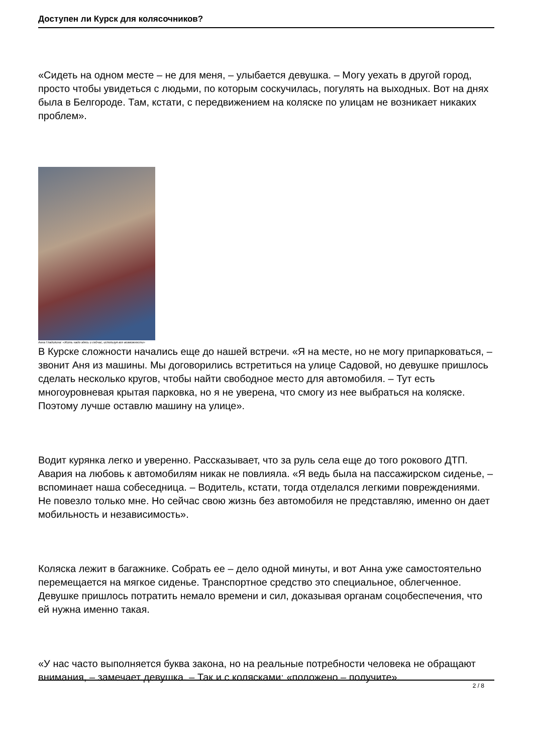Доступен ли Курск для колясочников?
«Сидеть на одном месте – не для меня, – улыбается девушка. – Могу уехать в другой город, просто чтобы увидеться с людьми, по которым соскучилась, погулять на выходных. Вот на днях была в Белгороде. Там, кстати, с передвижением на коляске по улицам не возникает никаких проблем».
Анна Гладилина: «Жить надо здесь и сейчас, используя все возможности»
В Курске сложности начались еще до нашей встречи. «Я на месте, но не могу припарковаться, – звонит Аня из машины. Мы договорились встретиться на улице Садовой, но девушке пришлось сделать несколько кругов, чтобы найти свободное место для автомобиля. – Тут есть многоуровневая крытая парковка, но я не уверена, что смогу из нее выбраться на коляске. Поэтому лучше оставлю машину на улице».
Водит курянка легко и уверенно. Рассказывает, что за руль села еще до того рокового ДТП. Авария на любовь к автомобилям никак не повлияла. «Я ведь была на пассажирском сиденье, – вспоминает наша собеседница. – Водитель, кстати, тогда отделался легкими повреждениями. Не повезло только мне. Но сейчас свою жизнь без автомобиля не представляю, именно он дает мобильность и независимость».
Коляска лежит в багажнике. Собрать ее – дело одной минуты, и вот Анна уже самостоятельно перемещается на мягкое сиденье. Транспортное средство это специальное, облегченное. Девушке пришлось потратить немало времени и сил, доказывая органам соцобеспечения, что ей нужна именно такая.
«У нас часто выполняется буква закона, но на реальные потребности человека не обращают внимания, – замечает девушка. – Так и с колясками: «положено – получите».
2 / 8